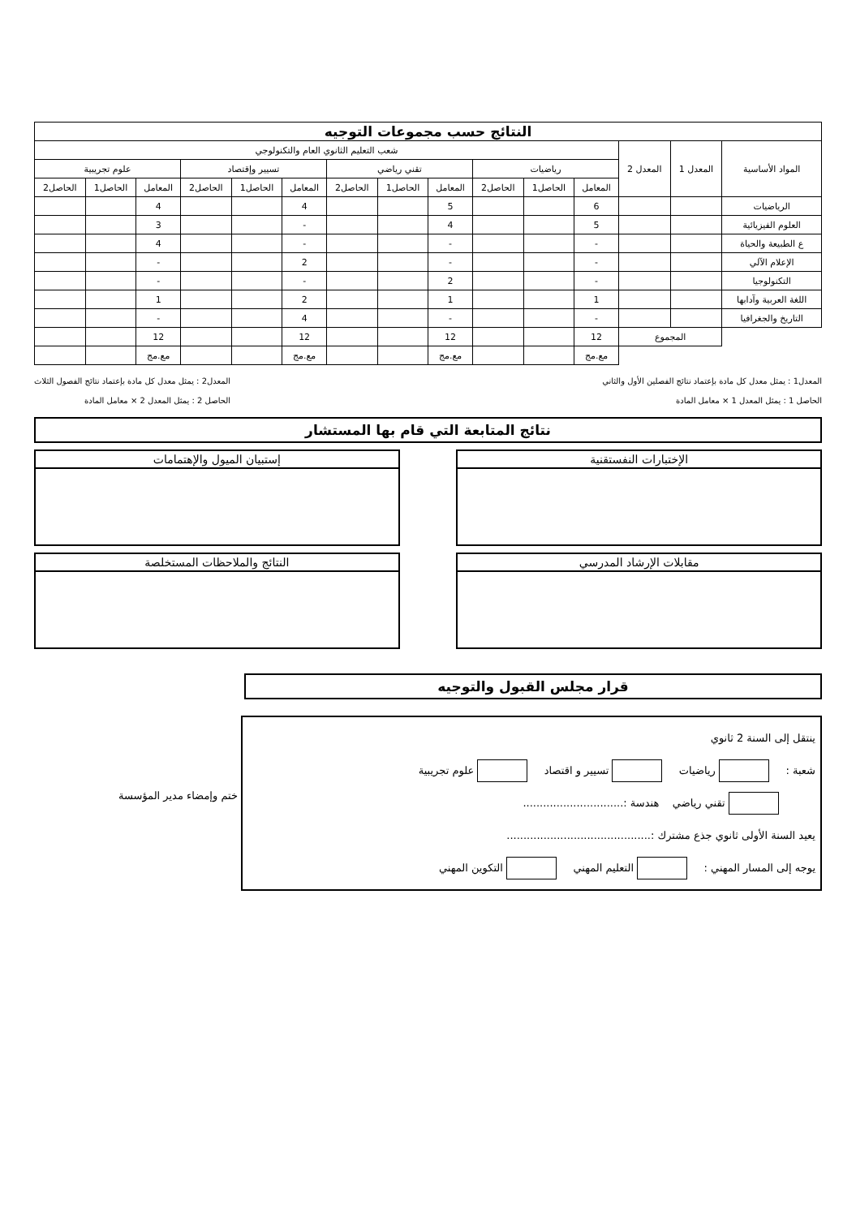| النتائج حسب مجموعات التوجيه | | | | | | | | | | | | | | |
| --- | --- | --- | --- | --- | --- | --- | --- | --- | --- | --- | --- | --- | --- | --- |
| المواد الأساسية | المعدل 1 | المعدل 2 | شعب التعليم الثانوي العام والتكنولوجي | | | | | | | | | | | |
| | | | رياضيات | | | تقني رياضي | | | تسيير وإقتصاد | | | علوم تجريبية | | |
| | | | المعامل | الحاصل1 | الحاصل2 | المعامل | الحاصل1 | الحاصل2 | المعامل | الحاصل1 | الحاصل2 | المعامل | الحاصل1 | الحاصل2 |
| الرياضيات | | | 6 | | | 5 | | | 4 | | | 4 | | |
| العلوم الفيزيائية | | | 5 | | | 4 | | | - | | | 3 | | |
| ع الطبيعة والحياة | | | - | | | - | | | - | | | 4 | | |
| الإعلام الآلي | | | - | | | - | | | 2 | | | - | | |
| التكنولوجيا | | | - | | | 2 | | | - | | | - | | |
| اللغة العربية وآدابها | | | 1 | | | 1 | | | 2 | | | 1 | | |
| التاريخ والجغرافيا | | | - | | | - | | | 4 | | | - | | |
| | المجموع | | 12 | | | 12 | | | 12 | | | 12 | | |
| | | | مع.مج | | | مع.مج | | | مع.مج | | | مع.مج | | |
المعدل1 : يمثل معدل كل مادة بإعتماد نتائج الفصلين الأول والثاني
الحاصل 1 : يمثل المعدل 1 × معامل المادة
المعدل2 : يمثل معدل كل مادة بإعتماد نتائج الفصول الثلاث
الحاصل 2 : يمثل المعدل 2 × معامل المادة
نتائج المتابعة التي قام بها المستشار
الإختبارات النفستقنية إستبيان الميول والإهتمامات
مقابلات الإرشاد المدرسي النتائج والملاحظات المستخلصة
قرار مجلس القبول والتوجيه
ينتقل إلى السنة 2 ثانوي
شعبة : رياضيات تسيير و اقتصاد علوم تجريبية
تقني رياضي هندسة :..............................
يعيد السنة الأولى ثانوي جذع مشترك :...........................................
يوجه إلى المسار المهني : التعليم المهني التكوين المهني
ختم وإمضاء مدير المؤسسة